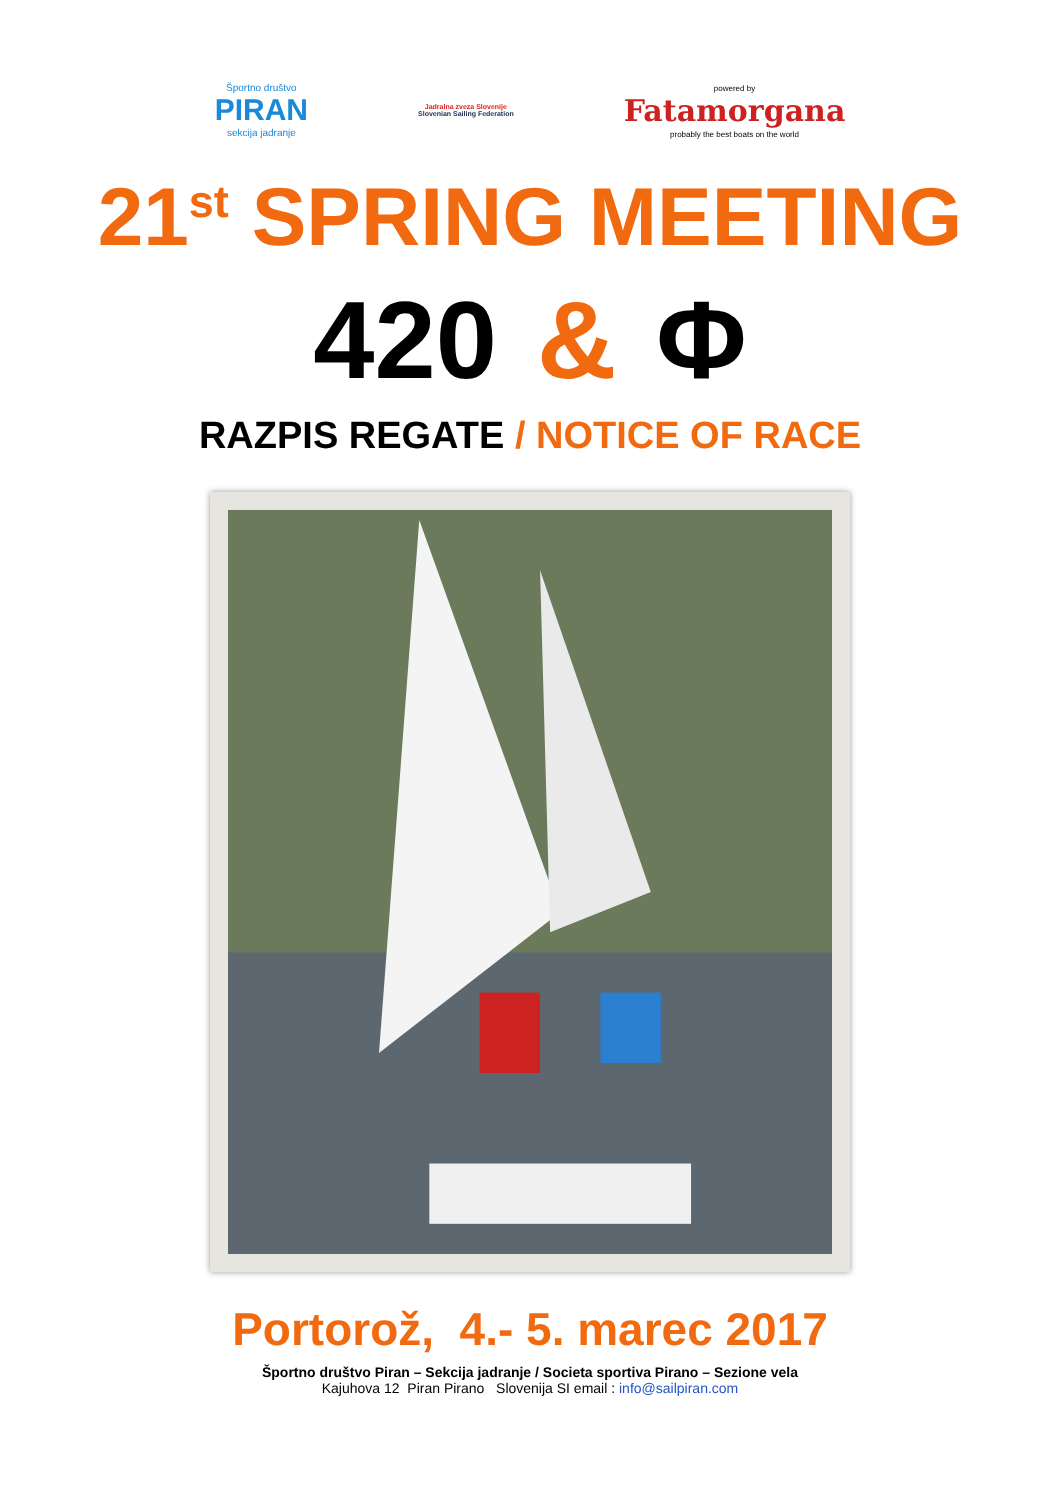Športno društvo
PIRAN
sekcija jadranje
Jadralna zveza Slovenije
Slovenian Sailing Federation
powered by
Fatamorgana
probably the best boats on the world
21<sup>st</sup> SPRING MEETING
420 & Φ
RAZPIS REGATE / NOTICE OF RACE
Portorož, 4.- 5. marec 2017
Športno društvo Piran – Sekcija jadranje / Societa sportiva Pirano – Sezione vela
Kajuhova 12 Piran Pirano Slovenija SI email : info@sailpiran.com